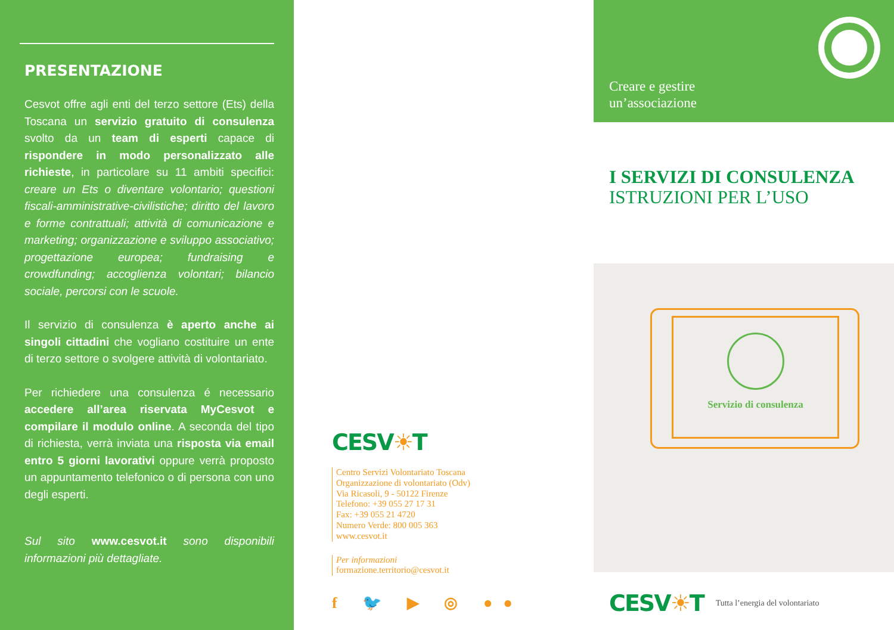PRESENTAZIONE
Cesvot offre agli enti del terzo settore (Ets) della Toscana un servizio gratuito di consulenza svolto da un team di esperti capace di rispondere in modo personalizzato alle richieste, in particolare su 11 ambiti specifici: creare un Ets o diventare volontario; questioni fiscali-amministrative-civilistiche; diritto del lavoro e forme contrattuali; attività di comunicazione e marketing; organizzazione e sviluppo associativo; progettazione europea; fundraising e crowdfunding; accoglienza volontari; bilancio sociale, percorsi con le scuole.
Il servizio di consulenza è aperto anche ai singoli cittadini che vogliano costituire un ente di terzo settore o svolgere attività di volontariato.
Per richiedere una consulenza é necessario accedere all’area riservata MyCesvot e compilare il modulo online. A seconda del tipo di richiesta, verrà inviata una risposta via email entro 5 giorni lavorativi oppure verrà proposto un appuntamento telefonico o di persona con uno degli esperti.
Sul sito www.cesvot.it sono disponibili informazioni più dettagliate.
CESV☀T
Centro Servizi Volontariato Toscana
Organizzazione di volontariato (Odv)
Via Ricasoli, 9 - 50122 Firenze
Telefono: +39 055 27 17 31
Fax: +39 055 21 4720
Numero Verde: 800 005 363
www.cesvot.it
Per informazioni
formazione.territorio@cesvot.it
f 🐦 ▶ ◎ ●●
Creare e gestire
un’associazione
I SERVIZI DI CONSULENZA
ISTRUZIONI PER L’USO
Servizio di consulenza
CESV☀T Tutta l’energia del volontariato